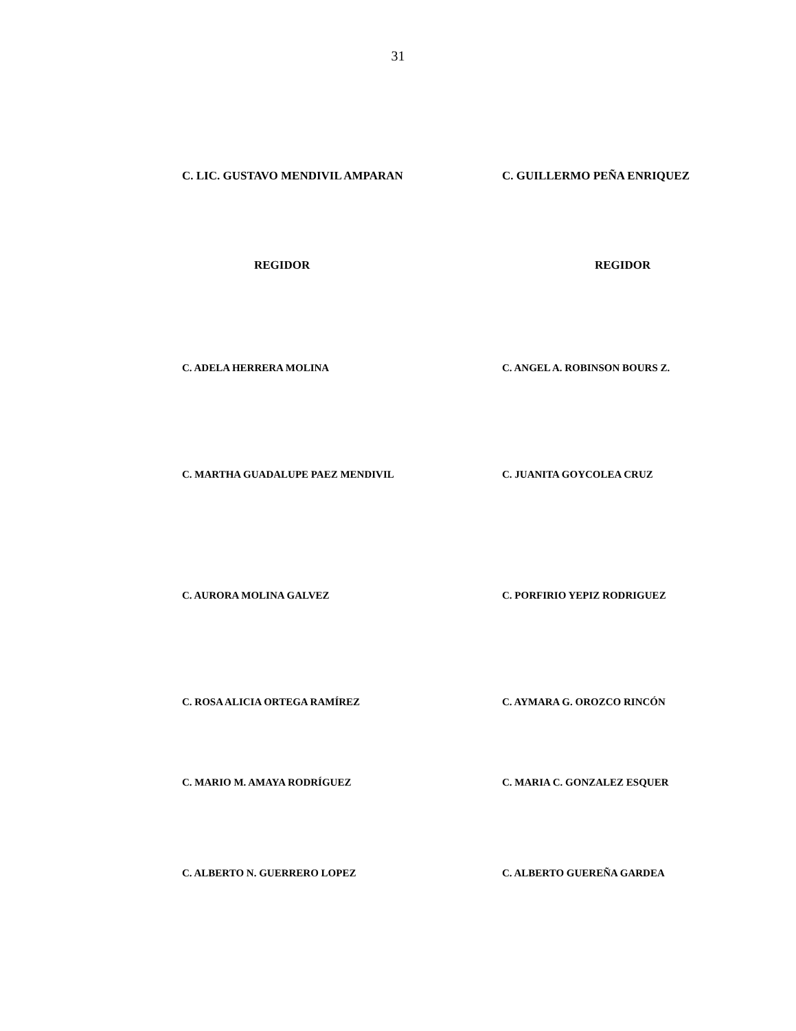31
C. LIC. GUSTAVO MENDIVIL AMPARAN C. GUILLERMO PEÑA ENRIQUEZ
REGIDOR REGIDOR
C. ADELA HERRERA MOLINA C. ANGEL A. ROBINSON BOURS Z.
C. MARTHA GUADALUPE PAEZ MENDIVIL C. JUANITA GOYCOLEA CRUZ
C. AURORA MOLINA GALVEZ C. PORFIRIO YEPIZ RODRIGUEZ
C. ROSA ALICIA ORTEGA RAMÍREZ C. AYMARA G. OROZCO RINCÓN
C. MARIO M. AMAYA RODRÍGUEZ C. MARIA C. GONZALEZ ESQUER
C. ALBERTO N. GUERRERO LOPEZ C. ALBERTO GUEREÑA GARDEA